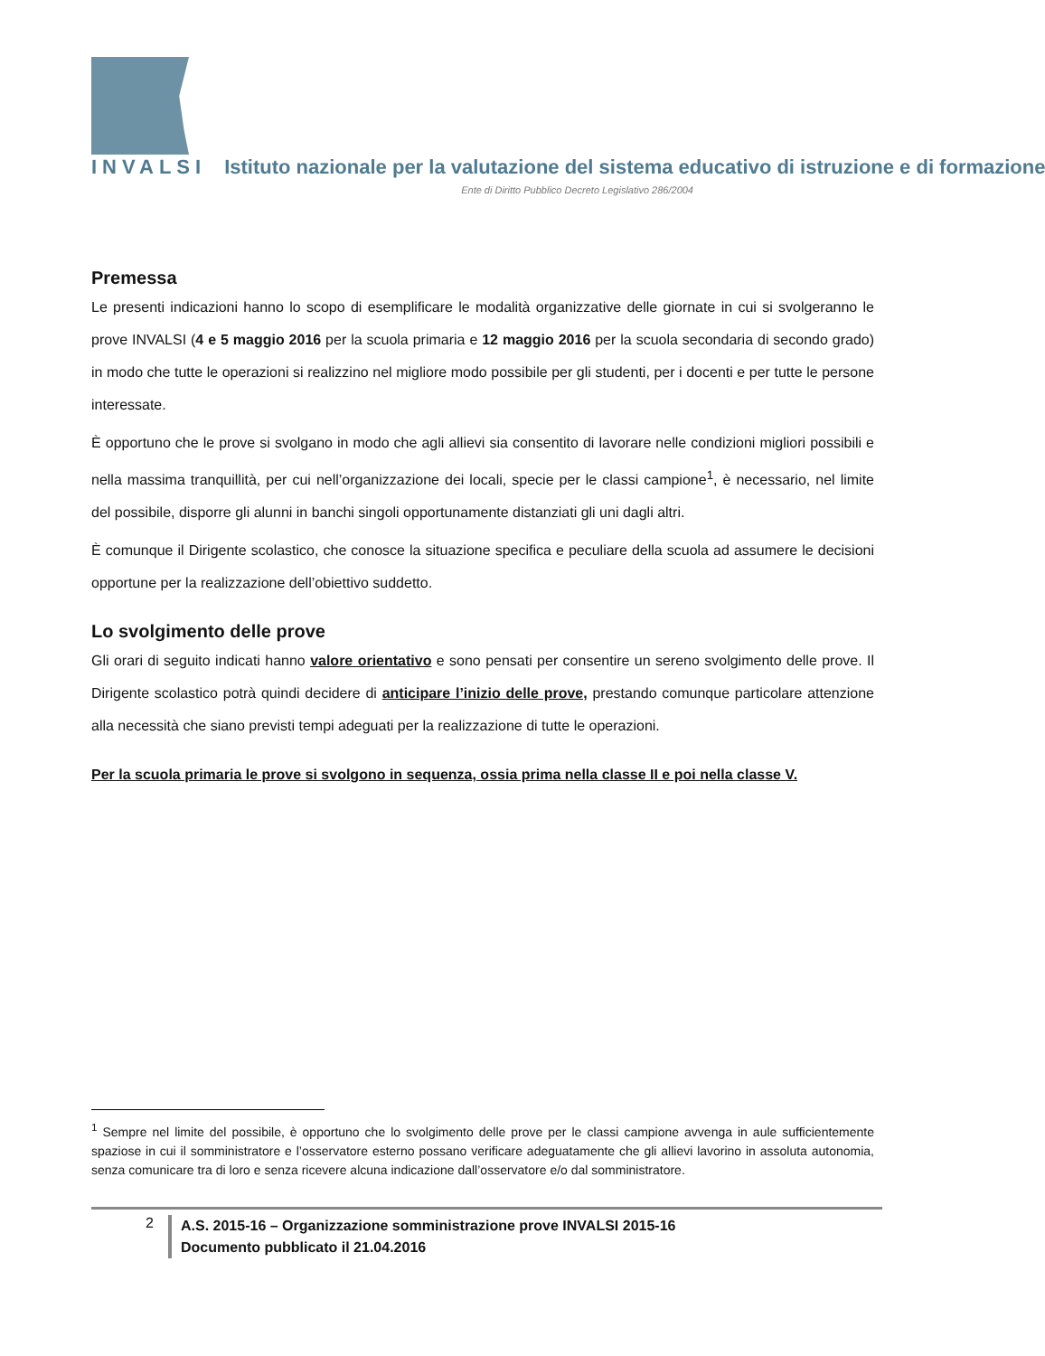INVALSI Istituto nazionale per la valutazione del sistema educativo di istruzione e di formazione
Ente di Diritto Pubblico Decreto Legislativo 286/2004
Premessa
Le presenti indicazioni hanno lo scopo di esemplificare le modalità organizzative delle giornate in cui si svolgeranno le prove INVALSI (4 e 5 maggio 2016 per la scuola primaria e 12 maggio 2016 per la scuola secondaria di secondo grado) in modo che tutte le operazioni si realizzino nel migliore modo possibile per gli studenti, per i docenti e per tutte le persone interessate.
È opportuno che le prove si svolgano in modo che agli allievi sia consentito di lavorare nelle condizioni migliori possibili e nella massima tranquillità, per cui nell’organizzazione dei locali, specie per le classi campione<sup>1</sup>, è necessario, nel limite del possibile, disporre gli alunni in banchi singoli opportunamente distanziati gli uni dagli altri.
È comunque il Dirigente scolastico, che conosce la situazione specifica e peculiare della scuola ad assumere le decisioni opportune per la realizzazione dell’obiettivo suddetto.
Lo svolgimento delle prove
Gli orari di seguito indicati hanno valore orientativo e sono pensati per consentire un sereno svolgimento delle prove. Il Dirigente scolastico potrà quindi decidere di anticipare l’inizio delle prove, prestando comunque particolare attenzione alla necessità che siano previsti tempi adeguati per la realizzazione di tutte le operazioni.
Per la scuola primaria le prove si svolgono in sequenza, ossia prima nella classe II e poi nella classe V.
<sup>1</sup> Sempre nel limite del possibile, è opportuno che lo svolgimento delle prove per le classi campione avvenga in aule sufficientemente spaziose in cui il somministratore e l’osservatore esterno possano verificare adeguatamente che gli allievi lavorino in assoluta autonomia, senza comunicare tra di loro e senza ricevere alcuna indicazione dall’osservatore e/o dal somministratore.
2
A.S. 2015-16 – Organizzazione somministrazione prove INVALSI 2015-16
Documento pubblicato il 21.04.2016